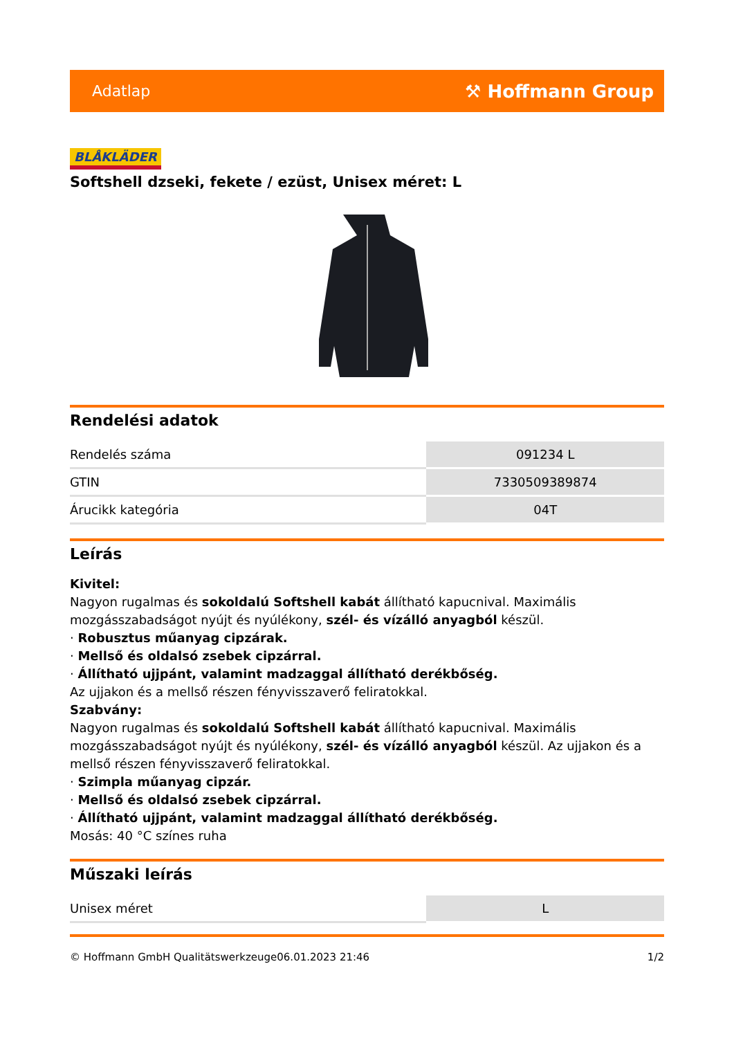Adatlap ⚒ Hoffmann Group
BLÅKLÄDER
Softshell dzseki, fekete / ezüst, Unisex méret: L
Rendelési adatok
| Rendelés száma | 091234 L |
| GTIN | 7330509389874 |
| Árucikk kategória | 04T |
Leírás
Kivitel:
Nagyon rugalmas és sokoldalú Softshell kabát állítható kapucnival. Maximális mozgásszabadságot nyújt és nyúlékony, szél- és vízálló anyagból készül.
· Robusztus műanyag cipzárak.
· Mellső és oldalsó zsebek cipzárral.
· Állítható ujjpánt, valamint madzaggal állítható derékbőség.
Az ujjakon és a mellső részen fényvisszaverő feliratokkal.
Szabvány:
Nagyon rugalmas és sokoldalú Softshell kabát állítható kapucnival. Maximális mozgásszabadságot nyújt és nyúlékony, szél- és vízálló anyagból készül. Az ujjakon és a mellső részen fényvisszaverő feliratokkal.
· Szimpla műanyag cipzár.
· Mellső és oldalsó zsebek cipzárral.
· Állítható ujjpánt, valamint madzaggal állítható derékbőség.
Mosás: 40 °C színes ruha
Műszaki leírás
| Unisex méret | L |
© Hoffmann GmbH Qualitätswerkzeuge 06.01.2023 21:46 1/2